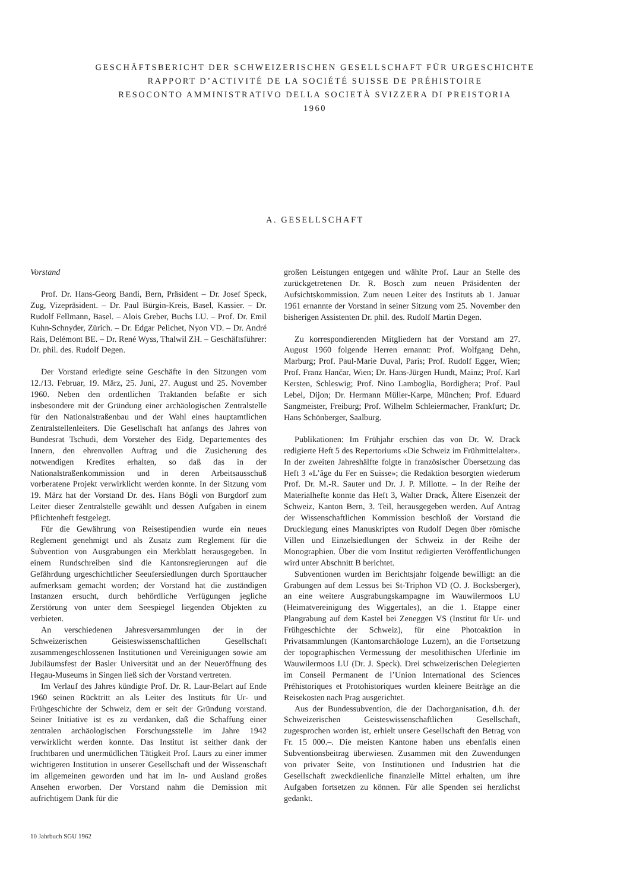GESCHÄFTSBERICHT DER SCHWEIZERISCHEN GESELLSCHAFT FÜR URGESCHICHTE
RAPPORT D’ACTIVITÉ DE LA SOCIÉTÉ SUISSE DE PRÉHISTOIRE
RESOCONTO AMMINISTRATIVO DELLA SOCIETÀ SVIZZERA DI PREISTORIA
1960
A. GESELLSCHAFT
Vorstand
Prof. Dr. Hans-Georg Bandi, Bern, Präsident – Dr. Josef Speck, Zug, Vizepräsident. – Dr. Paul Bürgin-Kreis, Basel, Kassier. – Dr. Rudolf Fellmann, Basel. – Alois Greber, Buchs LU. – Prof. Dr. Emil Kuhn-Schnyder, Zürich. – Dr. Edgar Pelichet, Nyon VD. – Dr. André Rais, Delémont BE. – Dr. René Wyss, Thalwil ZH. – Geschäftsführer: Dr. phil. des. Rudolf Degen.
Der Vorstand erledigte seine Geschäfte in den Sitzungen vom 12./13. Februar, 19. März, 25. Juni, 27. August und 25. November 1960. Neben den ordentlichen Traktanden befaßte er sich insbesondere mit der Gründung einer archäologischen Zentralstelle für den Nationalstraßenbau und der Wahl eines hauptamtlichen Zentralstellenleiters. Die Gesellschaft hat anfangs des Jahres von Bundesrat Tschudi, dem Vorsteher des Eidg. Departementes des Innern, den ehrenvollen Auftrag und die Zusicherung des notwendigen Kredites erhalten, so daß das in der Nationalstraßenkommission und in deren Arbeitsausschuß vorberatene Projekt verwirklicht werden konnte. In der Sitzung vom 19. März hat der Vorstand Dr. des. Hans Bögli von Burgdorf zum Leiter dieser Zentralstelle gewählt und dessen Aufgaben in einem Pflichtenheft festgelegt.
Für die Gewährung von Reisestipendien wurde ein neues Reglement genehmigt und als Zusatz zum Reglement für die Subvention von Ausgrabungen ein Merkblatt herausgegeben. In einem Rundschreiben sind die Kantonsregierungen auf die Gefährdung urgeschichtlicher Seeufersiedlungen durch Sporttaucher aufmerksam gemacht worden; der Vorstand hat die zuständigen Instanzen ersucht, durch behördliche Verfügungen jegliche Zerstörung von unter dem Seespiegel liegenden Objekten zu verbieten.
An verschiedenen Jahresversammlungen der in der Schweizerischen Geisteswissenschaftlichen Gesellschaft zusammengeschlossenen Institutionen und Vereinigungen sowie am Jubiläumsfest der Basler Universität und an der Neueröffnung des Hegau-Museums in Singen ließ sich der Vorstand vertreten.
Im Verlauf des Jahres kündigte Prof. Dr. R. Laur-Belart auf Ende 1960 seinen Rücktritt an als Leiter des Instituts für Ur- und Frühgeschichte der Schweiz, dem er seit der Gründung vorstand. Seiner Initiative ist es zu verdanken, daß die Schaffung einer zentralen archäologischen Forschungsstelle im Jahre 1942 verwirklicht werden konnte. Das Institut ist seither dank der fruchtbaren und unermüdlichen Tätigkeit Prof. Laurs zu einer immer wichtigeren Institution in unserer Gesellschaft und der Wissenschaft im allgemeinen geworden und hat im In- und Ausland großes Ansehen erworben. Der Vorstand nahm die Demission mit aufrichtigem Dank für die
großen Leistungen entgegen und wählte Prof. Laur an Stelle des zurückgetretenen Dr. R. Bosch zum neuen Präsidenten der Aufsichtskommission. Zum neuen Leiter des Instituts ab 1. Januar 1961 ernannte der Vorstand in seiner Sitzung vom 25. November den bisherigen Assistenten Dr. phil. des. Rudolf Martin Degen.
Zu korrespondierenden Mitgliedern hat der Vorstand am 27. August 1960 folgende Herren ernannt: Prof. Wolfgang Dehn, Marburg; Prof. Paul-Marie Duval, Paris; Prof. Rudolf Egger, Wien; Prof. Franz Hančar, Wien; Dr. Hans-Jürgen Hundt, Mainz; Prof. Karl Kersten, Schleswig; Prof. Nino Lamboglia, Bordighera; Prof. Paul Lebel, Dijon; Dr. Hermann Müller-Karpe, München; Prof. Eduard Sangmeister, Freiburg; Prof. Wilhelm Schleiermacher, Frankfurt; Dr. Hans Schönberger, Saalburg.
Publikationen: Im Frühjahr erschien das von Dr. W. Drack redigierte Heft 5 des Repertoriums «Die Schweiz im Frühmittelalter». In der zweiten Jahreshälfte folgte in französischer Übersetzung das Heft 3 «L’âge du Fer en Suisse»; die Redaktion besorgten wiederum Prof. Dr. M.-R. Sauter und Dr. J. P. Millotte. – In der Reihe der Materialhefte konnte das Heft 3, Walter Drack, Ältere Eisenzeit der Schweiz, Kanton Bern, 3. Teil, herausgegeben werden. Auf Antrag der Wissenschaftlichen Kommission beschloß der Vorstand die Drucklegung eines Manuskriptes von Rudolf Degen über römische Villen und Einzelsiedlungen der Schweiz in der Reihe der Monographien. Über die vom Institut redigierten Veröffentlichungen wird unter Abschnitt B berichtet.
Subventionen wurden im Berichtsjahr folgende bewilligt: an die Grabungen auf dem Lessus bei St-Triphon VD (O. J. Bocksberger), an eine weitere Ausgrabungskampagne im Wauwilermoos LU (Heimatvereinigung des Wiggertales), an die 1. Etappe einer Plangrabung auf dem Kastel bei Zeneggen VS (Institut für Ur- und Frühgeschichte der Schweiz), für eine Photoaktion in Privatsammlungen (Kantonsarchäologe Luzern), an die Fortsetzung der topographischen Vermessung der mesolithischen Uferlinie im Wauwilermoos LU (Dr. J. Speck). Drei schweizerischen Delegierten im Conseil Permanent de l’Union International des Sciences Préhistoriques et Protohistoriques wurden kleinere Beiträge an die Reisekosten nach Prag ausgerichtet.
Aus der Bundessubvention, die der Dachorganisation, d.h. der Schweizerischen Geisteswissenschaftlichen Gesellschaft, zugesprochen worden ist, erhielt unsere Gesellschaft den Betrag von Fr. 15 000.–. Die meisten Kantone haben uns ebenfalls einen Subventionsbeitrag überwiesen. Zusammen mit den Zuwendungen von privater Seite, von Institutionen und Industrien hat die Gesellschaft zweckdienliche finanzielle Mittel erhalten, um ihre Aufgaben fortsetzen zu können. Für alle Spenden sei herzlichst gedankt.
10 Jahrbuch SGU 1962